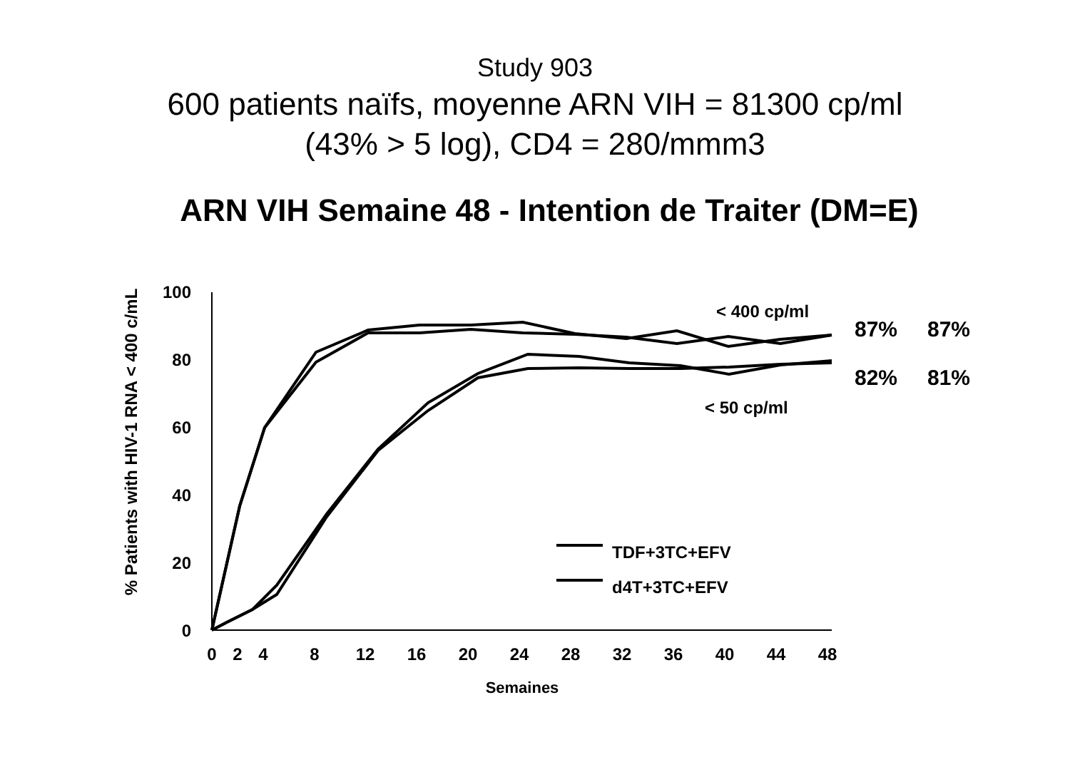Study 903
600 patients naïfs, moyenne ARN VIH = 81300 cp/ml
(43% > 5 log), CD4 = 280/mmm3
ARN VIH Semaine 48 - Intention de Traiter (DM=E)
% Patients with HIV-1 RNA < 400 c/mL
100
80
60
40
20
0
0
2
4
8
12
16
20
24
28
32
36
40
44
48
Semaines
< 400 cp/ml
< 50 cp/ml
87%
87%
82%
81%
TDF+3TC+EFV
d4T+3TC+EFV